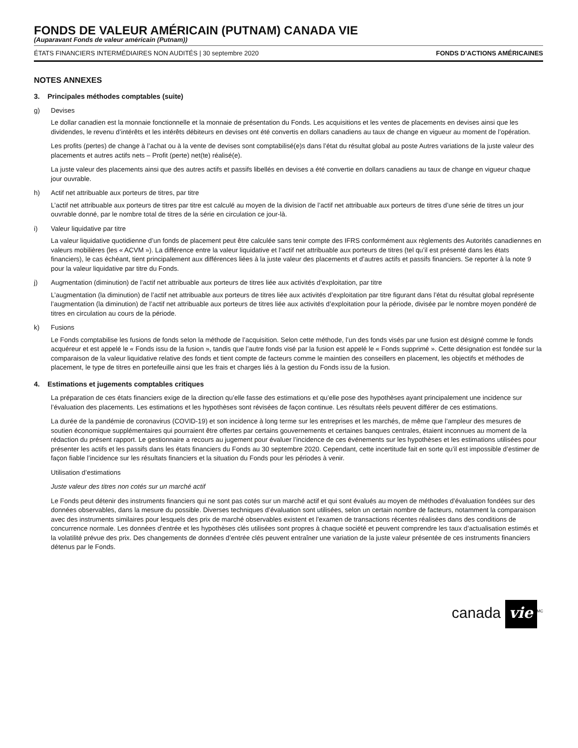FONDS DE VALEUR AMÉRICAIN (PUTNAM) CANADA VIE
(Auparavant Fonds de valeur américain (Putnam))
ÉTATS FINANCIERS INTERMÉDIAIRES NON AUDITÉS | 30 septembre 2020 FONDS D’ACTIONS AMÉRICAINES
NOTES ANNEXES
3. Principales méthodes comptables (suite)
g) Devises
Le dollar canadien est la monnaie fonctionnelle et la monnaie de présentation du Fonds. Les acquisitions et les ventes de placements en devises ainsi que les dividendes, le revenu d’intérêts et les intérêts débiteurs en devises ont été convertis en dollars canadiens au taux de change en vigueur au moment de l’opération.
Les profits (pertes) de change à l’achat ou à la vente de devises sont comptabilisé(e)s dans l’état du résultat global au poste Autres variations de la juste valeur des placements et autres actifs nets – Profit (perte) net(te) réalisé(e).
La juste valeur des placements ainsi que des autres actifs et passifs libellés en devises a été convertie en dollars canadiens au taux de change en vigueur chaque jour ouvrable.
h) Actif net attribuable aux porteurs de titres, par titre
L’actif net attribuable aux porteurs de titres par titre est calculé au moyen de la division de l’actif net attribuable aux porteurs de titres d’une série de titres un jour ouvrable donné, par le nombre total de titres de la série en circulation ce jour-là.
i) Valeur liquidative par titre
La valeur liquidative quotidienne d’un fonds de placement peut être calculée sans tenir compte des IFRS conformément aux règlements des Autorités canadiennes en valeurs mobilières (les « ACVM »). La différence entre la valeur liquidative et l’actif net attribuable aux porteurs de titres (tel qu’il est présenté dans les états financiers), le cas échéant, tient principalement aux différences liées à la juste valeur des placements et d’autres actifs et passifs financiers. Se reporter à la note 9 pour la valeur liquidative par titre du Fonds.
j) Augmentation (diminution) de l’actif net attribuable aux porteurs de titres liée aux activités d’exploitation, par titre
L’augmentation (la diminution) de l’actif net attribuable aux porteurs de titres liée aux activités d’exploitation par titre figurant dans l’état du résultat global représente l’augmentation (la diminution) de l’actif net attribuable aux porteurs de titres liée aux activités d’exploitation pour la période, divisée par le nombre moyen pondéré de titres en circulation au cours de la période.
k) Fusions
Le Fonds comptabilise les fusions de fonds selon la méthode de l’acquisition. Selon cette méthode, l’un des fonds visés par une fusion est désigné comme le fonds acquéreur et est appelé le « Fonds issu de la fusion », tandis que l’autre fonds visé par la fusion est appelé le « Fonds supprimé ». Cette désignation est fondée sur la comparaison de la valeur liquidative relative des fonds et tient compte de facteurs comme le maintien des conseillers en placement, les objectifs et méthodes de placement, le type de titres en portefeuille ainsi que les frais et charges liés à la gestion du Fonds issu de la fusion.
4. Estimations et jugements comptables critiques
La préparation de ces états financiers exige de la direction qu’elle fasse des estimations et qu’elle pose des hypothèses ayant principalement une incidence sur l’évaluation des placements. Les estimations et les hypothèses sont révisées de façon continue. Les résultats réels peuvent différer de ces estimations.
La durée de la pandémie de coronavirus (COVID-19) et son incidence à long terme sur les entreprises et les marchés, de même que l’ampleur des mesures de soutien économique supplémentaires qui pourraient être offertes par certains gouvernements et certaines banques centrales, étaient inconnues au moment de la rédaction du présent rapport. Le gestionnaire a recours au jugement pour évaluer l’incidence de ces événements sur les hypothèses et les estimations utilisées pour présenter les actifs et les passifs dans les états financiers du Fonds au 30 septembre 2020. Cependant, cette incertitude fait en sorte qu’il est impossible d’estimer de façon fiable l’incidence sur les résultats financiers et la situation du Fonds pour les périodes à venir.
Utilisation d’estimations
Juste valeur des titres non cotés sur un marché actif
Le Fonds peut détenir des instruments financiers qui ne sont pas cotés sur un marché actif et qui sont évalués au moyen de méthodes d’évaluation fondées sur des données observables, dans la mesure du possible. Diverses techniques d’évaluation sont utilisées, selon un certain nombre de facteurs, notamment la comparaison avec des instruments similaires pour lesquels des prix de marché observables existent et l’examen de transactions récentes réalisées dans des conditions de concurrence normale. Les données d’entrée et les hypothèses clés utilisées sont propres à chaque société et peuvent comprendre les taux d’actualisation estimés et la volatilité prévue des prix. Des changements de données d’entrée clés peuvent entraîner une variation de la juste valeur présentée de ces instruments financiers détenus par le Fonds.
canada vie<sup>MC</sup>